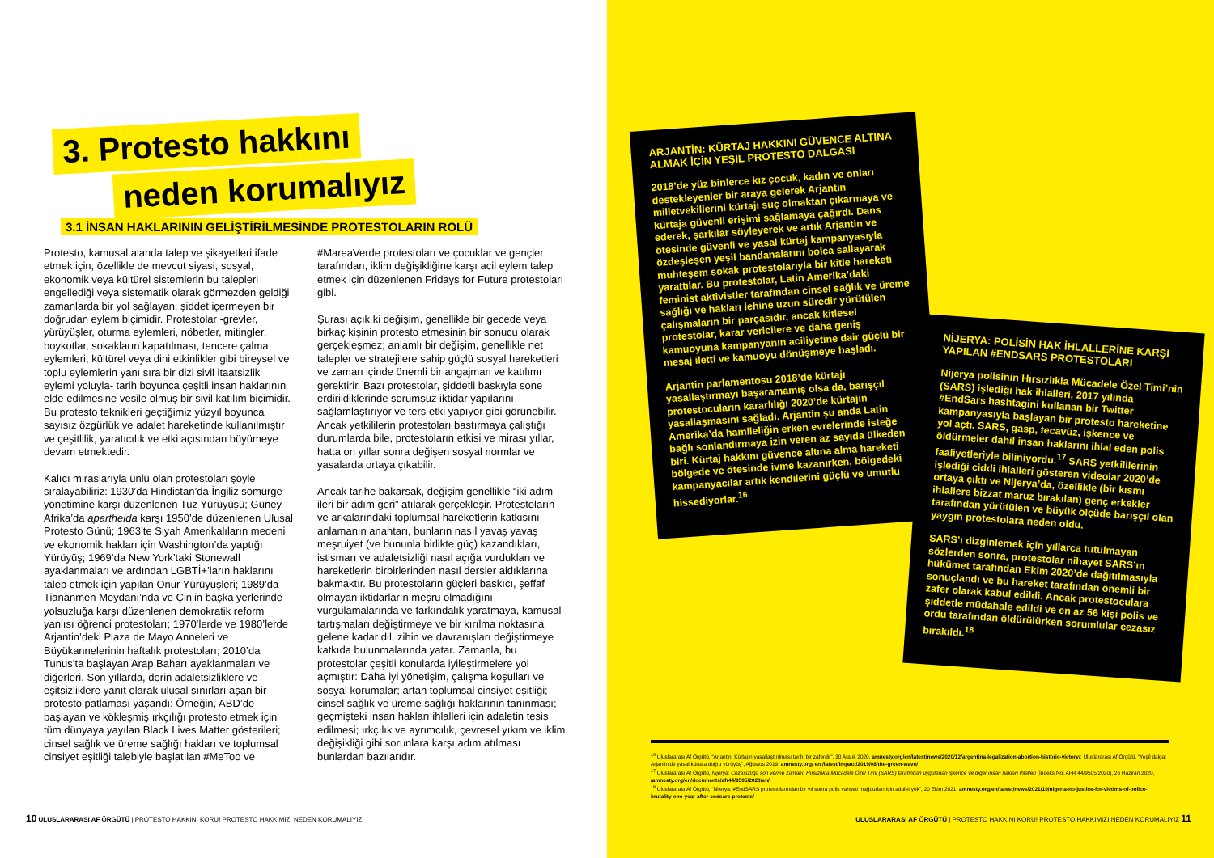3. Protesto hakkını
neden korumalıyız
3.1 İNSAN HAKLARININ GELİŞTİRİLMESİNDE PROTESTOLARIN ROLÜ
Protesto, kamusal alanda talep ve şikayetleri ifade etmek için, özellikle de mevcut siyasi, sosyal, ekonomik veya kültürel sistemlerin bu talepleri engellediği veya sistematik olarak görmezden geldiği zamanlarda bir yol sağlayan, şiddet içermeyen bir doğrudan eylem biçimidir. Protestolar -grevler, yürüyüşler, oturma eylemleri, nöbetler, mitingler, boykotlar, sokakların kapatılması, tencere çalma eylemleri, kültürel veya dini etkinlikler gibi bireysel ve toplu eylemlerin yanı sıra bir dizi sivil itaatsizlik eylemi yoluyla- tarih boyunca çeşitli insan haklarının elde edilmesine vesile olmuş bir sivil katılım biçimidir. Bu protesto teknikleri geçtiğimiz yüzyıl boyunca sayısız özgürlük ve adalet hareketinde kullanılmıştır ve çeşitlilik, yaratıcılık ve etki açısından büyümeye devam etmektedir.
Kalıcı miraslarıyla ünlü olan protestoları şöyle sıralayabiliriz: 1930’da Hindistan’da İngiliz sömürge yönetimine karşı düzenlenen Tuz Yürüyüşü; Güney Afrika’da apartheida karşı 1950’de düzenlenen Ulusal Protesto Günü; 1963’te Siyah Amerikalıların medeni ve ekonomik hakları için Washington’da yaptığı Yürüyüş; 1969’da New York’taki Stonewall ayaklanmaları ve ardından LGBTİ+’ların haklarını talep etmek için yapılan Onur Yürüyüşleri; 1989’da Tiananmen Meydanı’nda ve Çin’in başka yerlerinde yolsuzluğa karşı düzenlenen demokratik reform yanlısı öğrenci protestoları; 1970’lerde ve 1980’lerde Arjantin’deki Plaza de Mayo Anneleri ve Büyükannelerinin haftalık protestoları; 2010’da Tunus’ta başlayan Arap Baharı ayaklanmaları ve diğerleri. Son yıllarda, derin adaletsizliklere ve eşitsizliklere yanıt olarak ulusal sınırları aşan bir protesto patlaması yaşandı: Örneğin, ABD’de başlayan ve kökleşmiş ırkçılığı protesto etmek için tüm dünyaya yayılan Black Lives Matter gösterileri; cinsel sağlık ve üreme sağlığı hakları ve toplumsal cinsiyet eşitliği talebiyle başlatılan #MeToo ve #MareaVerde protestoları ve çocuklar ve gençler tarafından, iklim değişikliğine karşı acil eylem talep etmek için düzenlenen Fridays for Future protestoları gibi.
Şurası açık ki değişim, genellikle bir gecede veya birkaç kişinin protesto etmesinin bir sonucu olarak gerçekleşmez; anlamlı bir değişim, genellikle net talepler ve stratejilere sahip güçlü sosyal hareketleri ve zaman içinde önemli bir angajman ve katılımı gerektirir. Bazı protestolar, şiddetli baskıyla sone erdirildiklerinde sorumsuz iktidar yapılarını sağlamlaştırıyor ve ters etki yapıyor gibi görünebilir. Ancak yetkililerin protestoları bastırmaya çalıştığı durumlarda bile, protestoların etkisi ve mirası yıllar, hatta on yıllar sonra değişen sosyal normlar ve yasalarda ortaya çıkabilir.
Ancak tarihe bakarsak, değişim genellikle “iki adım ileri bir adım geri” atılarak gerçekleşir. Protestoların ve arkalarındaki toplumsal hareketlerin katkısını anlamanın anahtarı, bunların nasıl yavaş yavaş meşruiyet (ve bununla birlikte güç) kazandıkları, istismarı ve adaletsizliği nasıl açığa vurdukları ve hareketlerin birbirlerinden nasıl dersler aldıklarına bakmaktır. Bu protestoların güçleri baskıcı, şeffaf olmayan iktidarların meşru olmadığını vurgulamalarında ve farkındalık yaratmaya, kamusal tartışmaları değiştirmeye ve bir kırılma noktasına gelene kadar dil, zihin ve davranışları değiştirmeye katkıda bulunmalarında yatar. Zamanla, bu protestolar çeşitli konularda iyileştirmelere yol açmıştır: Daha iyi yönetişim, çalışma koşulları ve sosyal korumalar; artan toplumsal cinsiyet eşitliği; cinsel sağlık ve üreme sağlığı haklarının tanınması; geçmişteki insan hakları ihlalleri için adaletin tesis edilmesi; ırkçılık ve ayrımcılık, çevresel yıkım ve iklim değişikliği gibi sorunlara karşı adım atılması bunlardan bazılarıdır.
10 ULUSLARARASI AF ÖRGÜTÜ | PROTESTO HAKKINI KORU! PROTESTO HAKKIMIZI NEDEN KORUMALIYIZ
ARJANTİN: KÜRTAJ HAKKINI GÜVENCE ALTINA ALMAK İÇİN YEŞİL PROTESTO DALGASI
2018’de yüz binlerce kız çocuk, kadın ve onları destekleyenler bir araya gelerek Arjantin milletvekillerini kürtajı suç olmaktan çıkarmaya ve kürtaja güvenli erişimi sağlamaya çağırdı. Dans ederek, şarkılar söyleyerek ve artık Arjantin ve ötesinde güvenli ve yasal kürtaj kampanyasıyla özdeşleşen yeşil bandanalarını bolca sallayarak muhteşem sokak protestolarıyla bir kitle hareketi yarattılar. Bu protestolar, Latin Amerika’daki feminist aktivistler tarafından cinsel sağlık ve üreme sağlığı ve hakları lehine uzun süredir yürütülen çalışmaların bir parçasıdır, ancak kitlesel protestolar, karar vericilere ve daha geniş kamuoyuna kampanyanın aciliyetine dair güçlü bir mesaj iletti ve kamuoyu dönüşmeye başladı.
Arjantin parlamentosu 2018’de kürtajı yasallaştırmayı başaramamış olsa da, barışçıl protestocuların kararlılığı 2020’de kürtajın yasallaşmasını sağladı. Arjantin şu anda Latin Amerika’da hamileliğin erken evrelerinde isteğe bağlı sonlandırmaya izin veren az sayıda ülkeden biri. Kürtaj hakkını güvence altına alma hareketi bölgede ve ötesinde ivme kazanırken, bölgedeki kampanyacılar artık kendilerini güçlü ve umutlu hissediyorlar.<sup>16</sup>
NİJERYA: POLİSİN HAK İHLALLERİNE KARŞI YAPILAN #ENDSARS PROTESTOLARI
Nijerya polisinin Hırsızlıkla Mücadele Özel Timi’nin (SARS) işlediği hak ihlalleri, 2017 yılında #EndSars hashtagini kullanan bir Twitter kampanyasıyla başlayan bir protesto hareketine yol açtı. SARS, gasp, tecavüz, işkence ve öldürmeler dahil insan haklarını ihlal eden polis faaliyetleriyle biliniyordu.<sup>17</sup> SARS yetkililerinin işlediği ciddi ihlalleri gösteren videolar 2020’de ortaya çıktı ve Nijerya’da, özellikle (bir kısmı ihlallere bizzat maruz bırakılan) genç erkekler tarafından yürütülen ve büyük ölçüde barışçıl olan yaygın protestolara neden oldu.
SARS’ı dizginlemek için yıllarca tutulmayan sözlerden sonra, protestolar nihayet SARS’ın hükümet tarafından Ekim 2020’de dağıtılmasıyla sonuçlandı ve bu hareket tarafından önemli bir zafer olarak kabul edildi. Ancak protestoculara şiddetle müdahale edildi ve en az 56 kişi polis ve ordu tarafından öldürülürken sorumlular cezasız bırakıldı.<sup>18</sup>
<sup>16</sup> Uluslararası Af Örgütü, “Arjantin: Kürtajın yasallaştırılması tarihi bir zaferdir”, 30 Aralık 2020, amnesty.org/en/latest/news/2020/12/argentina-legalization-abortion-historic-victory/; Uluslararası Af Örgütü, “Yeşil dalga: Arjantin’de yasal kürtaja doğru yürüyüş”, Ağustos 2019, amnesty.org/ en /latest/impact/2019/08/the-green-wave/
<sup>17</sup> Uluslararası Af Örgütü, Nijerya: Cezasızlığa son verme zamanı: Hırsızlıkla Mücadele Özel Timi (SARS) tarafından uygulanan işkence ve diğer insan hakları ihlalleri (İndeks No: AFR 44/9505/2020), 26 Haziran 2020, /amnesty.org/en/documents/afr44/9505/2020/en/
<sup>18</sup> Uluslararası Af Örgütü, “Nijerya: #EndSARS protestolarından bir yıl sonra polis vahşeti mağdurları için adalet yok”, 20 Ekim 2021, amnesty.org/en/latest/news/2021/10/nigeria-no-justice-for-victims-of-police-brutality-one-year-after-endsars-protests/
ULUSLARARASI AF ÖRGÜTÜ | PROTESTO HAKKINI KORU! PROTESTO HAKKIMIZI NEDEN KORUMALIYIZ 11